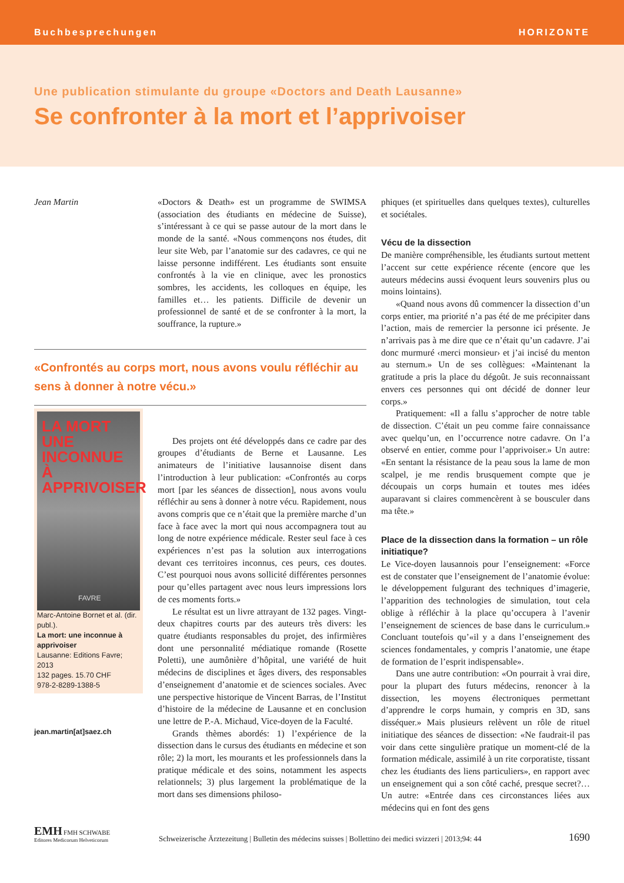Buchbesprechungen HORIZONTE
Une publication stimulante du groupe «Doctors and Death Lausanne»
Se confronter à la mort et l’apprivoiser
Jean Martin
LA MORT
UNE INCONNUE
À APPRIVOISER
FAVRE
Marc-Antoine Bornet et al. (dir. publ.).
La mort: une inconnue à apprivoiser
Lausanne: Editions Favre; 2013
132 pages. 15.70 CHF
978-2-8289-1388-5
jean.martin[at]saez.ch
«Doctors & Death» est un programme de SWIMSA (association des étudiants en médecine de Suisse), s’intéressant à ce qui se passe autour de la mort dans le monde de la santé. «Nous commençons nos études, dit leur site Web, par l’anatomie sur des cadavres, ce qui ne laisse personne indifférent. Les étudiants sont ensuite confrontés à la vie en clinique, avec les pronostics sombres, les accidents, les colloques en équipe, les familles et… les patients. Difficile de devenir un professionnel de santé et de se confronter à la mort, la souffrance, la rupture.»
«Confrontés au corps mort, nous avons voulu réfléchir au sens à donner à notre vécu.»
Des projets ont été développés dans ce cadre par des groupes d’étudiants de Berne et Lausanne. Les animateurs de l’initiative lausannoise disent dans l’introduction à leur publication: «Confrontés au corps mort [par les séances de dissection], nous avons voulu réfléchir au sens à donner à notre vécu. Rapidement, nous avons compris que ce n’était que la première marche d’un face à face avec la mort qui nous accompagnera tout au long de notre expérience médicale. Rester seul face à ces expériences n’est pas la solution aux interrogations devant ces territoires inconnus, ces peurs, ces doutes. C’est pourquoi nous avons sollicité différentes personnes pour qu’elles partagent avec nous leurs impressions lors de ces moments forts.»
Le résultat est un livre attrayant de 132 pages. Vingt-deux chapitres courts par des auteurs très divers: les quatre étudiants responsables du projet, des infirmières dont une personnalité médiatique romande (Rosette Poletti), une aumônière d’hôpital, une variété de huit médecins de disciplines et âges divers, des responsables d’enseignement d’anatomie et de sciences sociales. Avec une perspective historique de Vincent Barras, de l’Institut d’histoire de la médecine de Lausanne et en conclusion une lettre de P.-A. Michaud, Vice-doyen de la Faculté.
Grands thèmes abordés: 1) l’expérience de la dissection dans le cursus des étudiants en médecine et son rôle; 2) la mort, les mourants et les professionnels dans la pratique médicale et des soins, notamment les aspects relationnels; 3) plus largement la problématique de la mort dans ses dimensions philoso-
phiques (et spirituelles dans quelques textes), culturelles et sociétales.
Vécu de la dissection
De manière compréhensible, les étudiants surtout mettent l’accent sur cette expérience récente (encore que les auteurs médecins aussi évoquent leurs souvenirs plus ou moins lointains).
«Quand nous avons dû commencer la dissection d’un corps entier, ma priorité n’a pas été de me précipiter dans l’action, mais de remercier la personne ici présente. Je n’arrivais pas à me dire que ce n’était qu’un cadavre. J’ai donc murmuré ‹merci monsieur› et j’ai incisé du menton au sternum.» Un de ses collègues: «Maintenant la gratitude a pris la place du dégoût. Je suis reconnaissant envers ces personnes qui ont décidé de donner leur corps.»
Pratiquement: «Il a fallu s’approcher de notre table de dissection. C’était un peu comme faire connaissance avec quelqu’un, en l’occurrence notre cadavre. On l’a observé en entier, comme pour l’apprivoiser.» Un autre: «En sentant la résistance de la peau sous la lame de mon scalpel, je me rendis brusquement compte que je découpais un corps humain et toutes mes idées auparavant si claires commencèrent à se bousculer dans ma tête.»
Place de la dissection dans la formation – un rôle initiatique?
Le Vice-doyen lausannois pour l’enseignement: «Force est de constater que l’enseignement de l’anatomie évolue: le développement fulgurant des techniques d’imagerie, l’apparition des technologies de simulation, tout cela oblige à réfléchir à la place qu’occupera à l’avenir l’enseignement de sciences de base dans le curriculum.» Concluant toutefois qu’«il y a dans l’enseignement des sciences fondamentales, y compris l’anatomie, une étape de formation de l’esprit indispensable».
Dans une autre contribution: «On pourrait à vrai dire, pour la plupart des futurs médecins, renoncer à la dissection, les moyens électroniques permettant d’apprendre le corps humain, y compris en 3D, sans disséquer.» Mais plusieurs relèvent un rôle de rituel initiatique des séances de dissection: «Ne faudrait-il pas voir dans cette singulière pratique un moment-clé de la formation médicale, assimilé à un rite corporatiste, tissant chez les étudiants des liens particuliers», en rapport avec un enseignement qui a son côté caché, presque secret?… Un autre: «Entrée dans ces circonstances liées aux médecins qui en font des gens
EMH FMH SCHWABE
Editores Medicorum Helveticorum
Schweizerische Ärztezeitung | Bulletin des médecins suisses | Bollettino dei medici svizzeri | 2013;94: 44
1690